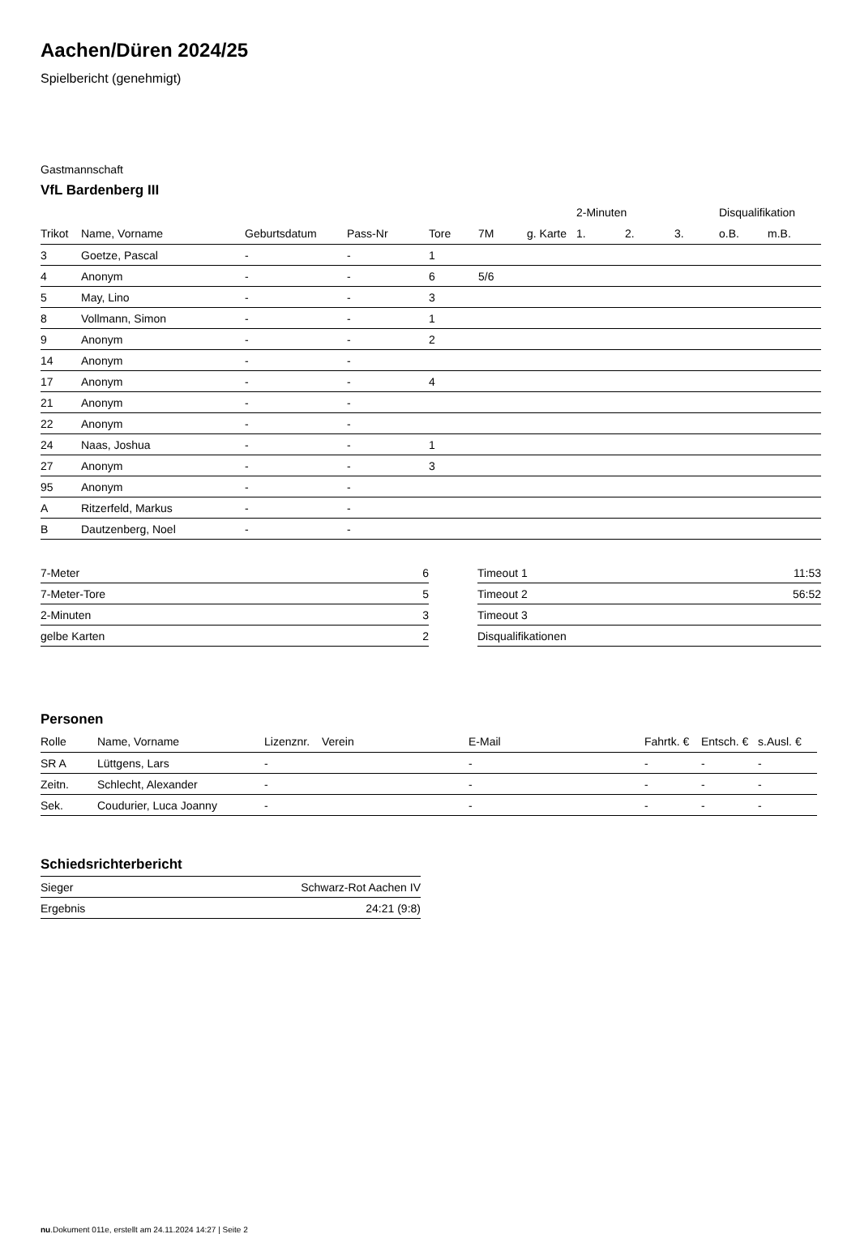Aachen/Düren 2024/25
Spielbericht (genehmigt)
Gastmannschaft
VfL Bardenberg III
| | | | | | | | 2-Minuten | | | Disqualifikation | |
| --- | --- | --- | --- | --- | --- | --- | --- | --- | --- | --- | --- |
| Trikot | Name, Vorname | Geburtsdatum | Pass-Nr | Tore | 7M | g. Karte | 1. | 2. | 3. | o.B. | m.B. |
| 3 | Goetze, Pascal | - | - | 1 | | | | | | | |
| 4 | Anonym | - | - | 6 | 5/6 | | | | | | |
| 5 | May, Lino | - | - | 3 | | | | | | | |
| 8 | Vollmann, Simon | - | - | 1 | | | | | | | |
| 9 | Anonym | - | - | 2 | | | | | | | |
| 14 | Anonym | - | - | | | | | | | | |
| 17 | Anonym | - | - | 4 | | | | | | | |
| 21 | Anonym | - | - | | | | | | | | |
| 22 | Anonym | - | - | | | | | | | | |
| 24 | Naas, Joshua | - | - | 1 | | | | | | | |
| 27 | Anonym | - | - | 3 | | | | | | | |
| 95 | Anonym | - | - | | | | | | | | |
| A | Ritzerfeld, Markus | - | - | | | | | | | | |
| B | Dautzenberg, Noel | - | - | | | | | | | | |
| 7-Meter | 6 |
| 7-Meter-Tore | 5 |
| 2-Minuten | 3 |
| gelbe Karten | 2 |
| Timeout 1 | 11:53 |
| Timeout 2 | 56:52 |
| Timeout 3 | |
| Disqualifikationen | |
Personen
| Rolle | Name, Vorname | Lizenznr. | Verein | E-Mail | Fahrtk. € | Entsch. € | s.Ausl. € |
| --- | --- | --- | --- | --- | --- | --- | --- |
| SR A | Lüttgens, Lars | - | | - | - | - | - |
| Zeitn. | Schlecht, Alexander | - | | - | - | - | - |
| Sek. | Coudurier, Luca Joanny | - | | - | - | - | - |
Schiedsrichterbericht
| Sieger | Schwarz-Rot Aachen IV |
| Ergebnis | 24:21 (9:8) |
nu.Dokument 011e, erstellt am 24.11.2024 14:27 | Seite 2